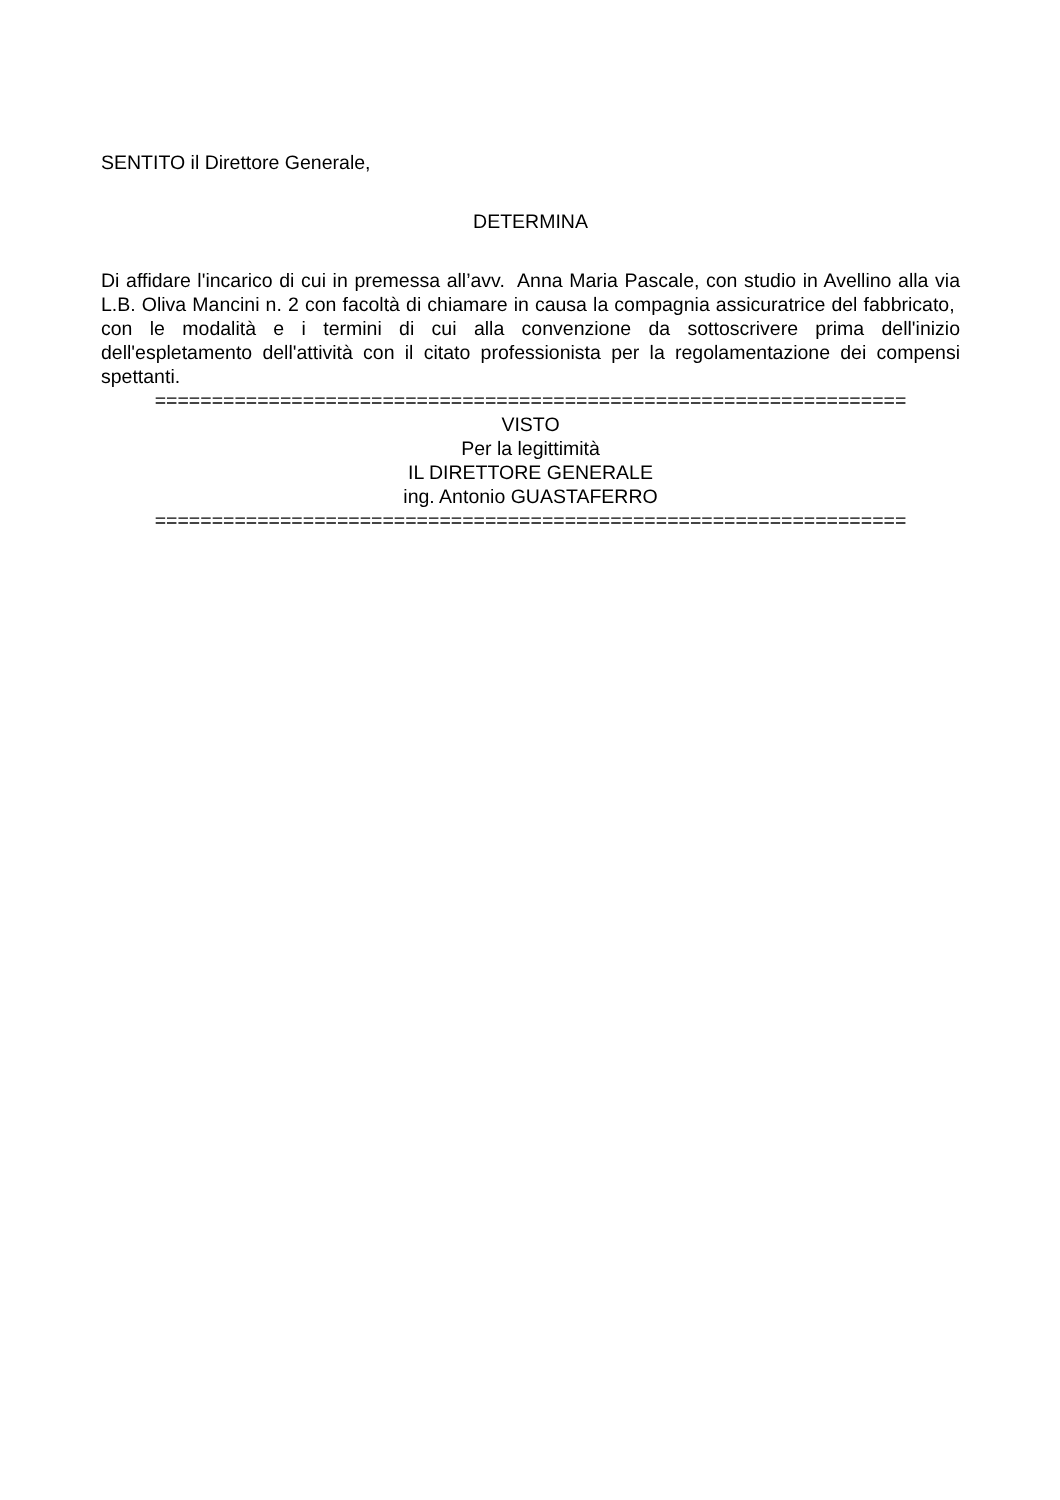SENTITO il Direttore Generale,
DETERMINA
Di affidare l'incarico di cui in premessa all’avv. Anna Maria Pascale, con studio in Avellino alla via L.B. Oliva Mancini n. 2 con facoltà di chiamare in causa la compagnia assicuratrice del fabbricato, con le modalità e i termini di cui alla convenzione da sottoscrivere prima dell'inizio dell'espletamento dell'attività con il citato professionista per la regolamentazione dei compensi spettanti.
==================================================================
VISTO
Per la legittimità
IL DIRETTORE GENERALE
ing. Antonio GUASTAFERRO
==================================================================